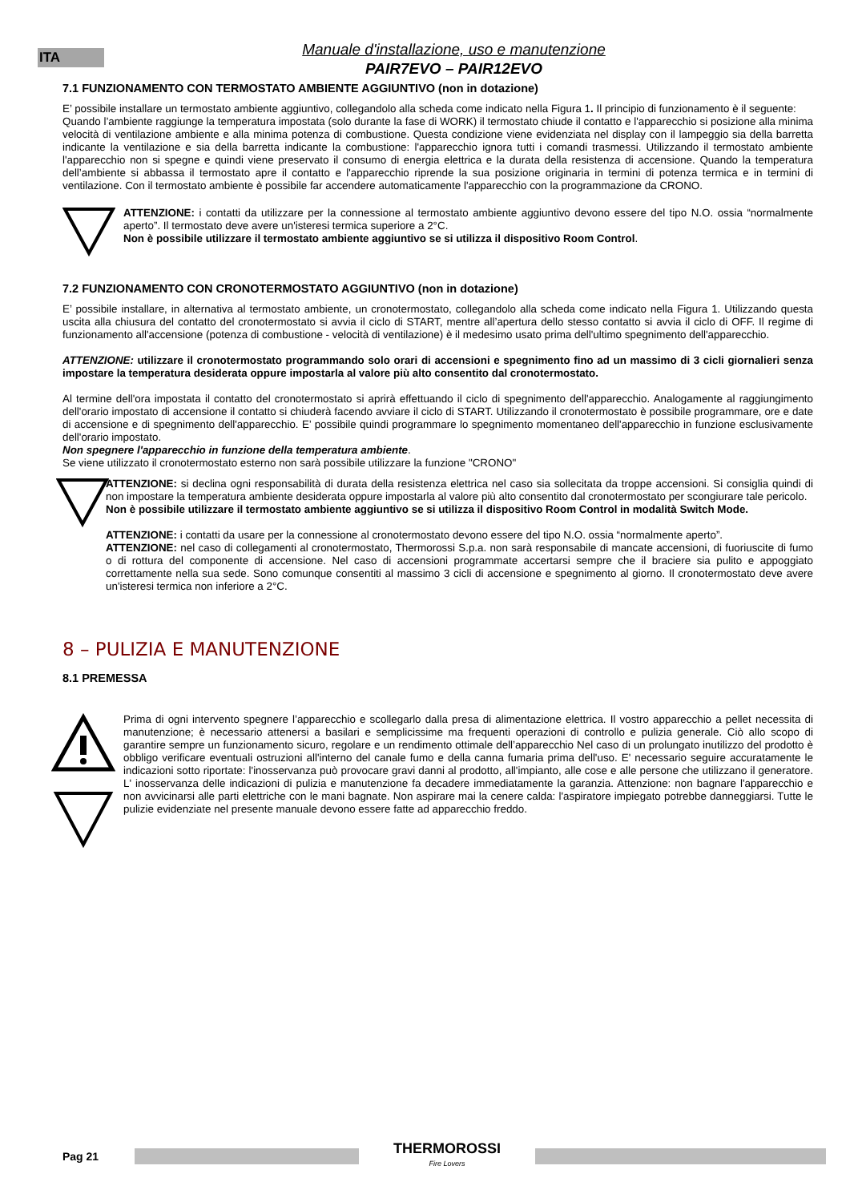ITA
Manuale d'installazione, uso e manutenzione
PAIR7EVO – PAIR12EVO
7.1 FUNZIONAMENTO CON TERMOSTATO AMBIENTE AGGIUNTIVO (non in dotazione)
E’ possibile installare un termostato ambiente aggiuntivo, collegandolo alla scheda come indicato nella Figura 1. Il principio di funzionamento è il seguente:
Quando l’ambiente raggiunge la temperatura impostata (solo durante la fase di WORK) il termostato chiude il contatto e l'apparecchio si posizione alla minima velocità di ventilazione ambiente e alla minima potenza di combustione. Questa condizione viene evidenziata nel display con il lampeggio sia della barretta indicante la ventilazione e sia della barretta indicante la combustione: l'apparecchio ignora tutti i comandi trasmessi. Utilizzando il termostato ambiente l'apparecchio non si spegne e quindi viene preservato il consumo di energia elettrica e la durata della resistenza di accensione. Quando la temperatura dell’ambiente si abbassa il termostato apre il contatto e l'apparecchio riprende la sua posizione originaria in termini di potenza termica e in termini di ventilazione. Con il termostato ambiente è possibile far accendere automaticamente l'apparecchio con la programmazione da CRONO.
ATTENZIONE: i contatti da utilizzare per la connessione al termostato ambiente aggiuntivo devono essere del tipo N.O. ossia “normalmente aperto”. Il termostato deve avere un'isteresi termica superiore a 2°C.
Non è possibile utilizzare il termostato ambiente aggiuntivo se si utilizza il dispositivo Room Control.
7.2 FUNZIONAMENTO CON CRONOTERMOSTATO AGGIUNTIVO (non in dotazione)
E’ possibile installare, in alternativa al termostato ambiente, un cronotermostato, collegandolo alla scheda come indicato nella Figura 1. Utilizzando questa uscita alla chiusura del contatto del cronotermostato si avvia il ciclo di START, mentre all’apertura dello stesso contatto si avvia il ciclo di OFF. Il regime di funzionamento all'accensione (potenza di combustione - velocità di ventilazione) è il medesimo usato prima dell'ultimo spegnimento dell'apparecchio.
ATTENZIONE: utilizzare il cronotermostato programmando solo orari di accensioni e spegnimento fino ad un massimo di 3 cicli giornalieri senza impostare la temperatura desiderata oppure impostarla al valore più alto consentito dal cronotermostato.
Al termine dell'ora impostata il contatto del cronotermostato si aprirà effettuando il ciclo di spegnimento dell'apparecchio. Analogamente al raggiungimento dell'orario impostato di accensione il contatto si chiuderà facendo avviare il ciclo di START. Utilizzando il cronotermostato è possibile programmare, ore e date di accensione e di spegnimento dell'apparecchio. E’ possibile quindi programmare lo spegnimento momentaneo dell'apparecchio in funzione esclusivamente dell'orario impostato.
Non spegnere l'apparecchio in funzione della temperatura ambiente.
Se viene utilizzato il cronotermostato esterno non sarà possibile utilizzare la funzione "CRONO"
ATTENZIONE: si declina ogni responsabilità di durata della resistenza elettrica nel caso sia sollecitata da troppe accensioni. Si consiglia quindi di non impostare la temperatura ambiente desiderata oppure impostarla al valore più alto consentito dal cronotermostato per scongiurare tale pericolo.
Non è possibile utilizzare il termostato ambiente aggiuntivo se si utilizza il dispositivo Room Control in modalità Switch Mode.
ATTENZIONE: i contatti da usare per la connessione al cronotermostato devono essere del tipo N.O. ossia “normalmente aperto”.
ATTENZIONE: nel caso di collegamenti al cronotermostato, Thermorossi S.p.a. non sarà responsabile di mancate accensioni, di fuoriuscite di fumo o di rottura del componente di accensione. Nel caso di accensioni programmate accertarsi sempre che il braciere sia pulito e appoggiato correttamente nella sua sede. Sono comunque consentiti al massimo 3 cicli di accensione e spegnimento al giorno. Il cronotermostato deve avere un'isteresi termica non inferiore a 2°C.
8 – PULIZIA E MANUTENZIONE
8.1 PREMESSA
Prima di ogni intervento spegnere l’apparecchio e scollegarlo dalla presa di alimentazione elettrica. Il vostro apparecchio a pellet necessita di manutenzione; è necessario attenersi a basilari e semplicissime ma frequenti operazioni di controllo e pulizia generale. Ciò allo scopo di garantire sempre un funzionamento sicuro, regolare e un rendimento ottimale dell’apparecchio Nel caso di un prolungato inutilizzo del prodotto è obbligo verificare eventuali ostruzioni all'interno del canale fumo e della canna fumaria prima dell'uso. E' necessario seguire accuratamente le indicazioni sotto riportate: l'inosservanza può provocare gravi danni al prodotto, all'impianto, alle cose e alle persone che utilizzano il generatore. L' inosservanza delle indicazioni di pulizia e manutenzione fa decadere immediatamente la garanzia. Attenzione: non bagnare l'apparecchio e non avvicinarsi alle parti elettriche con le mani bagnate. Non aspirare mai la cenere calda: l'aspiratore impiegato potrebbe danneggiarsi. Tutte le pulizie evidenziate nel presente manuale devono essere fatte ad apparecchio freddo.
Pag 21
THERMOROSSI
Fire Lovers